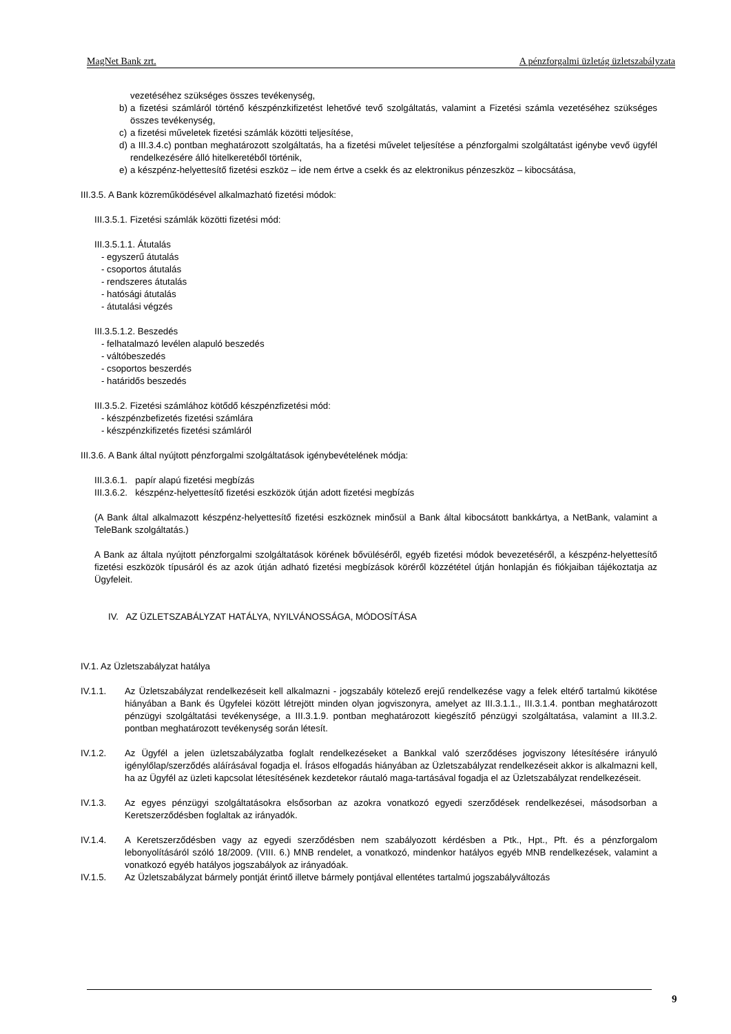MagNet Bank zrt. A pénzforgalmi üzletág üzletszabályzata
vezetéséhez szükséges összes tevékenység,
b) a fizetési számláról történő készpénzkifizetést lehetővé tevő szolgáltatás, valamint a Fizetési számla vezetéséhez szükséges összes tevékenység,
c) a fizetési műveletek fizetési számlák közötti teljesítése,
d) a III.3.4.c) pontban meghatározott szolgáltatás, ha a fizetési művelet teljesítése a pénzforgalmi szolgáltatást igénybe vevő ügyfél rendelkezésére álló hitelkeretéből történik,
e) a készpénz-helyettesítő fizetési eszköz – ide nem értve a csekk és az elektronikus pénzeszköz – kibocsátása,
III.3.5. A Bank közreműködésével alkalmazható fizetési módok:
III.3.5.1. Fizetési számlák közötti fizetési mód:
III.3.5.1.1. Átutalás
- egyszerű átutalás
- csoportos átutalás
- rendszeres átutalás
- hatósági átutalás
- átutalási végzés
III.3.5.1.2. Beszedés
- felhatalmazó levélen alapuló beszedés
- váltóbeszedés
- csoportos beszerdés
- határidős beszedés
III.3.5.2. Fizetési számlához kötődő készpénzfizetési mód:
- készpénzbefizetés fizetési számlára
- készpénzkifizetés fizetési számláról
III.3.6. A Bank által nyújtott pénzforgalmi szolgáltatások igénybevételének módja:
III.3.6.1. papír alapú fizetési megbízás
III.3.6.2. készpénz-helyettesítő fizetési eszközök útján adott fizetési megbízás
(A Bank által alkalmazott készpénz-helyettesítő fizetési eszköznek minősül a Bank által kibocsátott bankkártya, a NetBank, valamint a TeleBank szolgáltatás.)
A Bank az általa nyújtott pénzforgalmi szolgáltatások körének bővüléséről, egyéb fizetési módok bevezetéséről, a készpénz-helyettesítő fizetési eszközök típusáról és az azok útján adható fizetési megbízások köréről közzététel útján honlapján és fiókjaiban tájékoztatja az Ügyfeleit.
IV. AZ ÜZLETSZABÁLYZAT HATÁLYA, NYILVÁNOSSÁGA, MÓDOSÍTÁSA
IV.1. Az Üzletszabályzat hatálya
IV.1.1. Az Üzletszabályzat rendelkezéseit kell alkalmazni - jogszabály kötelező erejű rendelkezése vagy a felek eltérő tartalmú kikötése hiányában a Bank és Ügyfelei között létrejött minden olyan jogviszonyra, amelyet az III.3.1.1., III.3.1.4. pontban meghatározott pénzügyi szolgáltatási tevékenysége, a III.3.1.9. pontban meghatározott kiegészítő pénzügyi szolgáltatása, valamint a III.3.2. pontban meghatározott tevékenység során létesít.
IV.1.2. Az Ügyfél a jelen üzletszabályzatba foglalt rendelkezéseket a Bankkal való szerződéses jogviszony létesítésére irányuló igénylőlap/szerződés aláírásával fogadja el. Írásos elfogadás hiányában az Üzletszabályzat rendelkezéseit akkor is alkalmazni kell, ha az Ügyfél az üzleti kapcsolat létesítésének kezdetekor ráutaló maga-tartásával fogadja el az Üzletszabályzat rendelkezéseit.
IV.1.3. Az egyes pénzügyi szolgáltatásokra elsősorban az azokra vonatkozó egyedi szerződések rendelkezései, másodsorban a Keretszerződésben foglaltak az irányadók.
IV.1.4. A Keretszerződésben vagy az egyedi szerződésben nem szabályozott kérdésben a Ptk., Hpt., Pft. és a pénzforgalom lebonyolításáról szóló 18/2009. (VIII. 6.) MNB rendelet, a vonatkozó, mindenkor hatályos egyéb MNB rendelkezések, valamint a vonatkozó egyéb hatályos jogszabályok az irányadóak.
IV.1.5. Az Üzletszabályzat bármely pontját érintő illetve bármely pontjával ellentétes tartalmú jogszabályváltozás
9